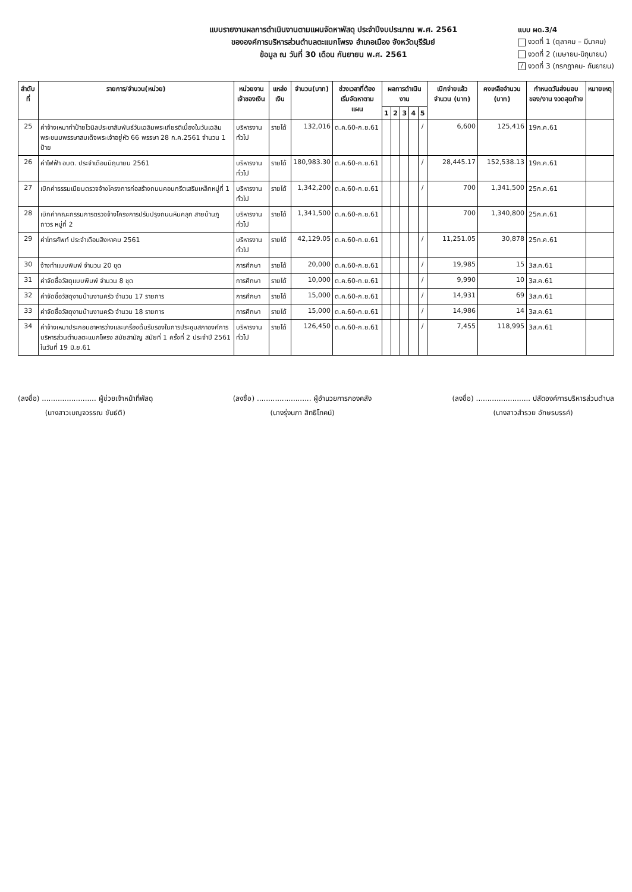แบบรายงานผลการดำเนินงานตามแผนจัดหาพัสดุ ประจำปีงบประมาณ พ.ศ. 2561
ขององค์การบริหารส่วนตำบลตะแบกโพรง อำเภอเมือง จังหวัดบุรีรัมย์
ข้อมูล ณ วันที่ 30 เดือน กันยายน พ.ศ. 2561
แบบ ผด.3/4
งวดที่ 1 (ตุลาคม – มีนาคม)
งวดที่ 2 (เมษายน-มิถุนายน)
/ งวดที่ 3 (กรกฎาคม- กันยายน)
| ลำดับที่ | รายการ/จำนวน(หน่วย) | หน่วยงานเจ้าของเงิน | แหล่งเงิน | จำนวน(บาท) | ช่วงเวลาที่ต้องเริ่มจัดหาตามแผน | ผลการดำเนินงาน | | | | | เบิกจ่ายแล้ว จำนวน (บาท) | คงเหลือจำนวน (บาท) | กำหนดวันส่งมอบของ/งาน งวดสุดท้าย | หมายเหตุ |
| --- | --- | --- | --- | --- | --- | --- | --- | --- | --- | --- | --- | --- | --- | --- |
| | | | | | | 1 | 2 | 3 | 4 | 5 | | | | |
| 25 | ค่าจ้างเหมาทำป้ายไวนิลประชาสัมพันธ์วันเฉลิมพระเกียรติเนื่องในวันเฉลิมพระชนมพรรษาสมเด็จพระเจ้าอยู่หัว 66 พรรษา 28 ก.ค.2561 จำนวน 1 ป้าย | บริหารงานทั่วไป | รายได้ | 132,016 | ต.ค.60-ก.ย.61 | | | | | / | 6,600 | 125,416 | 19ก.ค.61 | |
| 26 | ค่าไฟฟ้า อบต. ประจำเดือนมิถุนายน 2561 | บริหารงานทั่วไป | รายได้ | 180,983.30 | ต.ค.60-ก.ย.61 | | | | | / | 28,445.17 | 152,538.13 | 19ก.ค.61 | |
| 27 | เบิกค่าธรรมเนียมตรวจจ้างโครงการก่อสร้างถนนคอนกรีตเสริมเหล็กหมู่ที่ 1 | บริหารงานทั่วไป | รายได้ | 1,342,200 | ต.ค.60-ก.ย.61 | | | | | / | 700 | 1,341,500 | 25ก.ค.61 | |
| 28 | เบิกค่าคณะกรรมการตรวจจ้างโครงการปรับปรุงถนนหินคลุก สายบ้านภูถาวร หมู่ที่ 2 | บริหารงานทั่วไป | รายได้ | 1,341,500 | ต.ค.60-ก.ย.61 | | | | | | 700 | 1,340,800 | 25ก.ค.61 | |
| 29 | ค่าโทรศัพท์ ประจำเดือนสิงหาคม 2561 | บริหารงานทั่วไป | รายได้ | 42,129.05 | ต.ค.60-ก.ย.61 | | | | | / | 11,251.05 | 30,878 | 25ก.ค.61 | |
| 30 | จ้างทำแบบพิมพ์ จำนวน 20 ชุด | การศึกษา | รายได้ | 20,000 | ต.ค.60-ก.ย.61 | | | | | / | 19,985 | 15 | 3ส.ค.61 | |
| 31 | ค่าจัดซื้อวัสดุแบบพิมพ์ จำนวน 8 ชุด | การศึกษา | รายได้ | 10,000 | ต.ค.60-ก.ย.61 | | | | | / | 9,990 | 10 | 3ส.ค.61 | |
| 32 | ค่าจัดซื้อวัสดุงานบ้านงานครัว จำนวน 17 รายการ | การศึกษา | รายได้ | 15,000 | ต.ค.60-ก.ย.61 | | | | | / | 14,931 | 69 | 3ส.ค.61 | |
| 33 | ค่าจัดซื้อวัสดุงานบ้านงานครัว จำนวน 18 รายการ | การศึกษา | รายได้ | 15,000 | ต.ค.60-ก.ย.61 | | | | | / | 14,986 | 14 | 3ส.ค.61 | |
| 34 | ค่าจ้างเหมาประกอบอาหารว่างและเครื่องดื่มรับรองในการประชุมสภาองค์การบริหารส่วนตำบลตะแบกโพรง สมัยสามัญ สมัยที่ 1 ครั้งที่ 2 ประจำปี 2561 ในวันที่ 19 มิ.ย.61 | บริหารงานทั่วไป | รายได้ | 126,450 | ต.ค.60-ก.ย.61 | | | | | / | 7,455 | 118,995 | 3ส.ค.61 | |
(ลงชื่อ) ........................ ผู้ช่วยเจ้าหน้าที่พัสดุ
(นางสาวเบญจวรรณ ขันธ์ติ)
(ลงชื่อ) ........................ ผู้อำนวยการกองคลัง
(นางรุ่งนภา สิทธิโภคน์)
(ลงชื่อ) ........................ ปลัดองค์การบริหารส่วนตำบล
(นางสาวสำรวย อักษรบรรค์)